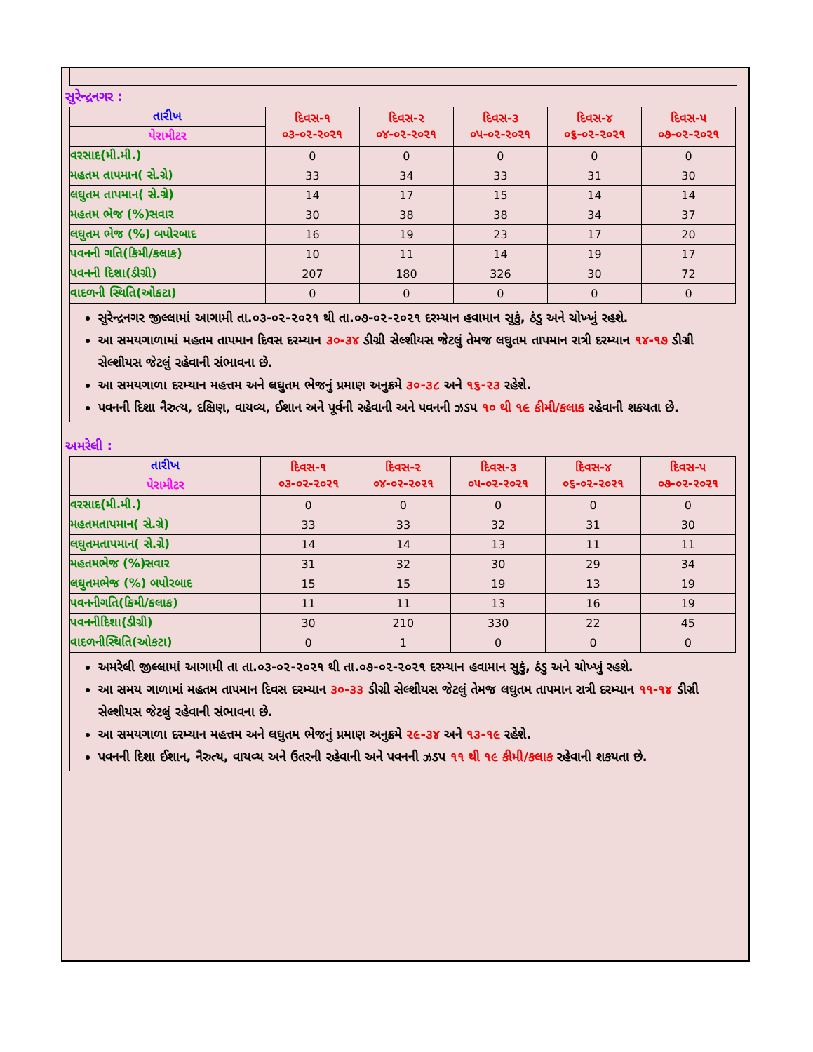સુરેન્દ્રનગર :
| તારીખ | દિવસ-૧ ૦૩-૦૨-૨૦૨૧ | દિવસ-૨ ૦૪-૦૨-૨૦૨૧ | દિવસ-૩ ૦૫-૦૨-૨૦૨૧ | દિવસ-૪ ૦૬-૦૨-૨૦૨૧ | દિવસ-૫ ૦૭-૦૨-૨૦૨૧ |
| --- | --- | --- | --- | --- | --- |
| પેરામીટર | | | | | |
| વરસાદ(મી.મી.) | 0 | 0 | 0 | 0 | 0 |
| મહતમ તાપમાન( સે.ગ્રે) | 33 | 34 | 33 | 31 | 30 |
| લઘુતમ તાપમાન( સે.ગ્રે) | 14 | 17 | 15 | 14 | 14 |
| મહતમ ભેજ (%)સવાર | 30 | 38 | 38 | 34 | 37 |
| લઘુતમ ભેજ (%) બપોરબાદ | 16 | 19 | 23 | 17 | 20 |
| પવનની ગતિ(કિમી/કલાક) | 10 | 11 | 14 | 19 | 17 |
| પવનની દિશા(ડીગ્રી) | 207 | 180 | 326 | 30 | 72 |
| વાદળની સ્થિતિ(ઓકટા) | 0 | 0 | 0 | 0 | 0 |
સુરેન્દ્રનગર જીલ્લામાં આગામી તા.૦૩-૦૨-૨૦૨૧ થી તા.૦૭-૦૨-૨૦૨૧ દરમ્યાન હવામાન સુકું, ઠંડુ અને ચોખ્ખું રહશે.
આ સમયગાળામાં મહતમ તાપમાન દિવસ દરમ્યાન ૩૦-૩૪ ડીગ્રી સેલ્શીયસ જેટલું તેમજ લઘુતમ તાપમાન રાત્રી દરમ્યાન ૧૪-૧૭ ડીગ્રી સેલ્શીયસ જેટલું રહેવાની સંભાવના છે.
આ સમયગાળા દરમ્યાન મહત્તમ અને લઘુતમ ભેજનું પ્રમાણ અનુક્રમે ૩૦-૩૮ અને ૧૬-૨૩ રહેશે.
પવનની દિશા નૈરુત્ય, દક્ષિણ, વાયવ્ય, ઈશાન અને પૂર્વની રહેવાની અને પવનની ઝડપ ૧૦ થી ૧૯ કીમી/કલાક રહેવાની શકયતા છે.
અમરેલી :
| તારીખ | દિવસ-૧ ૦૩-૦૨-૨૦૨૧ | દિવસ-૨ ૦૪-૦૨-૨૦૨૧ | દિવસ-૩ ૦૫-૦૨-૨૦૨૧ | દિવસ-૪ ૦૬-૦૨-૨૦૨૧ | દિવસ-૫ ૦૭-૦૨-૨૦૨૧ |
| --- | --- | --- | --- | --- | --- |
| પેરામીટર | | | | | |
| વરસાદ(મી.મી.) | 0 | 0 | 0 | 0 | 0 |
| મહતમતાપમાન( સે.ગ્રે) | 33 | 33 | 32 | 31 | 30 |
| લઘુતમતાપમાન( સે.ગ્રે) | 14 | 14 | 13 | 11 | 11 |
| મહતમભેજ (%)સવાર | 31 | 32 | 30 | 29 | 34 |
| લઘુતમભેજ (%) બપોરબાદ | 15 | 15 | 19 | 13 | 19 |
| પવનનીગતિ(કિમી/કલાક) | 11 | 11 | 13 | 16 | 19 |
| પવનનીદિશા(ડીગ્રી) | 30 | 210 | 330 | 22 | 45 |
| વાદળનીસ્થિતિ(ઓકટા) | 0 | 1 | 0 | 0 | 0 |
અમરેલી જીલ્લામાં આગામી તા તા.૦૩-૦૨-૨૦૨૧ થી તા.૦૭-૦૨-૨૦૨૧ દરમ્યાન હવામાન સુકું, ઠંડુ અને ચોખ્ખું રહશે.
આ સમય ગાળામાં મહતમ તાપમાન દિવસ દરમ્યાન ૩૦-૩૩ ડીગ્રી સેલ્શીયસ જેટલું તેમજ લઘુતમ તાપમાન રાત્રી દરમ્યાન ૧૧-૧૪ ડીગ્રી સેલ્શીયસ જેટલું રહેવાની સંભાવના છે.
આ સમયગાળા દરમ્યાન મહત્તમ અને લઘુતમ ભેજનું પ્રમાણ અનુક્રમે ૨૯-૩૪ અને ૧૩-૧૯ રહેશે.
પવનની દિશા ઈશાન, નૈરુત્ય, વાયવ્ય અને ઉતરની રહેવાની અને પવનની ઝડપ ૧૧ થી ૧૯ કીમી/કલાક રહેવાની શકયતા છે.